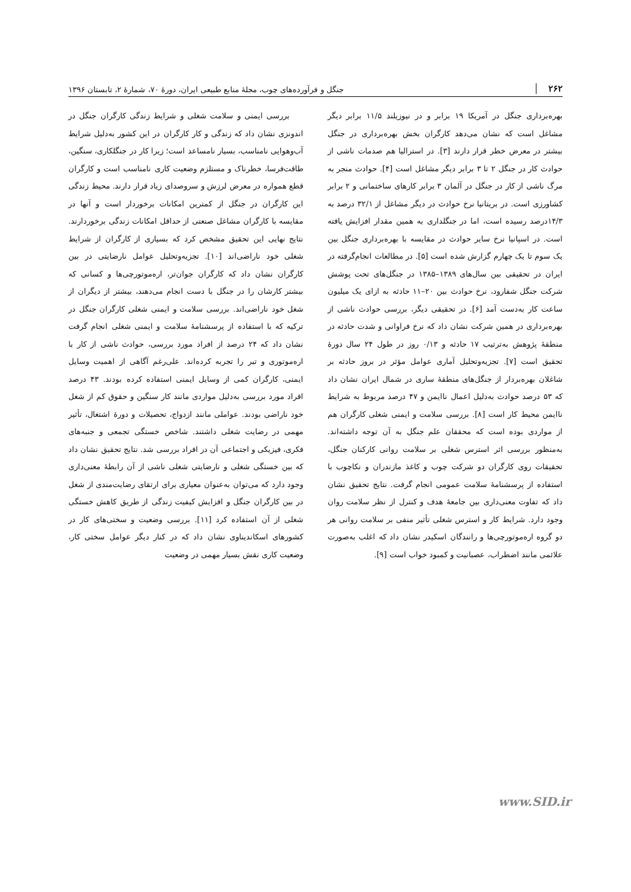۲۶۲ جنگل و فرآورده‌های چوب، مجلهٔ منابع طبیعی ایران، دورهٔ ۷۰، شمارهٔ ۲، تابستان ۱۳۹۶
بهره‌برداری جنگل در آمریکا ۱۹ برابر و در نیوزیلند ۱۱/۵ برابر دیگر مشاغل است که نشان می‌دهد کارگران بخش بهره‌برداری در جنگل بیشتر در معرض خطر قرار دارند [۳]. در استرالیا هم صدمات ناشی از حوادث کار در جنگل ۲ تا ۳ برابر دیگر مشاغل است [۴]. حوادث منجر به مرگ ناشی از کار در جنگل در آلمان ۳ برابر کارهای ساختمانی و ۲ برابر کشاورزی است. در بریتانیا نرخ حوادث در دیگر مشاغل از ۳۲/۱ درصد به ۱۴/۳درصد رسیده است، اما در جنگلداری به همین مقدار افزایش یافته است. در اسپانیا نرخ سایر حوادث در مقایسه با بهره‌برداری جنگل بین یک سوم تا یک چهارم گزارش شده است [۵]. در مطالعات انجام‌گرفته در ایران در تحقیقی بین سال‌های ۱۳۸۹–۱۳۸۵ در جنگل‌های تحت پوشش شرکت جنگل شفارود، نرخ حوادث بین ۲۰–۱۱ حادثه به ازای یک میلیون ساعت کار به‌دست آمد [۶]. در تحقیقی دیگر، بررسی حوادث ناشی از بهره‌برداری در همین شرکت نشان داد که نرخ فراوانی و شدت حادثه در منطقهٔ پژوهش به‌ترتیب ۱۷ حادثه و ۰/۱۳ روز در طول ۲۴ سال دورهٔ تحقیق است [۷]. تجزیه‌وتحلیل آماری عوامل مؤثر در بروز حادثه بر شاغلان بهره‌بردار از جنگل‌های منطقهٔ ساری در شمال ایران نشان داد که ۵۳ درصد حوادث به‌دلیل اعمال ناایمن و ۴۷ درصد مربوط به شرایط ناایمن محیط کار است [۸]. بررسی سلامت و ایمنی شغلی کارگران هم از مواردی بوده است که محققان علم جنگل به آن توجه داشته‌اند. به‌منظور بررسی اثر استرس شغلی بر سلامت روانی کارکنان جنگل، تحقیقات روی کارگران دو شرکت چوب و کاغذ مازندران و نکاچوب با استفاده از پرسشنامهٔ سلامت عمومی انجام گرفت. نتایج تحقیق نشان داد که تفاوت معنی‌داری بین جامعهٔ هدف و کنترل از نظر سلامت روان وجود دارد. شرایط کار و استرس شغلی تأثیر منفی بر سلامت روانی هر دو گروه اره‌موتورچی‌ها و رانندگان اسکیدر نشان داد که اغلب به‌صورت علائمی مانند اضطراب، عصبانیت و کمبود خواب است [۹].
بررسی ایمنی و سلامت شغلی و شرایط زندگی کارگران جنگل در اندونزی نشان داد که زندگی و کار کارگران در این کشور به‌دلیل شرایط آب‌وهوایی نامناسب، بسیار نامساعد است؛ زیرا کار در جنگلکاری، سنگین، طاقت‌فرسا، خطرناک و مستلزم وضعیت کاری نامناسب است و کارگران قطع همواره در معرض لرزش و سروصدای زیاد قرار دارند. محیط زندگی این کارگران در جنگل از کمترین امکانات برخوردار است و آنها در مقایسه با کارگران مشاغل صنعتی از حداقل امکانات زندگی برخوردارند. نتایج نهایی این تحقیق مشخص کرد که بسیاری از کارگران از شرایط شغلی خود ناراضی‌اند [۱۰]. تجزیه‌وتحلیل عوامل نارضایتی در بین کارگران نشان داد که کارگران جوان‌تر، اره‌موتورچی‌ها و کسانی که بیشتر کارشان را در جنگل با دست انجام می‌دهند، بیشتر از دیگران از شغل خود ناراضی‌اند. بررسی سلامت و ایمنی شغلی کارگران جنگل در ترکیه که با استفاده از پرسشنامهٔ سلامت و ایمنی شغلی انجام گرفت نشان داد که ۲۴ درصد از افراد مورد بررسی، حوادث ناشی از کار با اره‌موتوری و تبر را تجربه کرده‌اند. علی‌رغم آگاهی از اهمیت وسایل ایمنی، کارگران کمی از وسایل ایمنی استفاده کرده بودند. ۴۳ درصد افراد مورد بررسی به‌دلیل مواردی مانند کار سنگین و حقوق کم از شغل خود ناراضی بودند. عواملی مانند ازدواج، تحصیلات و دورهٔ اشتغال، تأثیر مهمی در رضایت شغلی داشتند. شاخص خستگی تجمعی و جنبه‌های فکری، فیزیکی و اجتماعی آن در افراد بررسی شد. نتایج تحقیق نشان داد که بین خستگی شغلی و نارضایتی شغلی ناشی از آن رابطهٔ معنی‌داری وجود دارد که می‌توان به‌عنوان معیاری برای ارتقای رضایت‌مندی از شغل در بین کارگران جنگل و افزایش کیفیت زندگی از طریق کاهش خستگی شغلی از آن استفاده کرد [۱۱]. بررسی وضعیت و سختی‌های کار در کشورهای اسکاندیناوی نشان داد که در کنار دیگر عوامل سختی کار، وضعیت کاری نقش بسیار مهمی در وضعیت
www.SID.ir